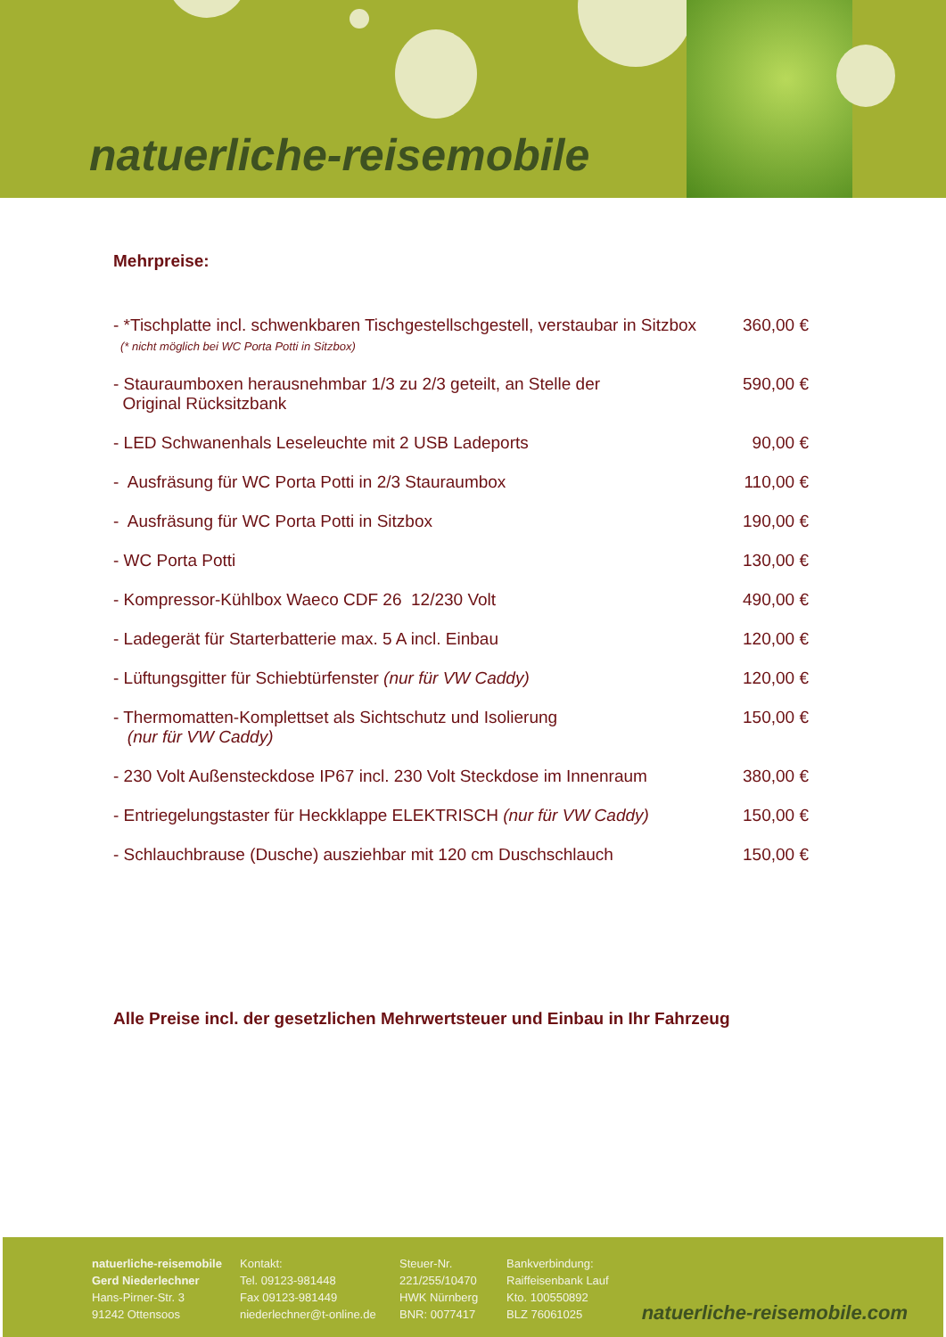natuerliche-reisemobile
Mehrpreise:
| - *Tischplatte incl. schwenkbaren Tischgestellschgestell, verstaubar in Sitzbox (* nicht möglich bei WC Porta Potti in Sitzbox) | 360,00 € |
| - Stauraumboxen herausnehmbar 1/3 zu 2/3 geteilt, an Stelle der Original Rücksitzbank | 590,00 € |
| - LED Schwanenhals Leseleuchte mit 2 USB Ladeports | 90,00 € |
| - Ausfräsung für WC Porta Potti in 2/3 Stauraumbox | 110,00 € |
| - Ausfräsung für WC Porta Potti in Sitzbox | 190,00 € |
| - WC Porta Potti | 130,00 € |
| - Kompressor-Kühlbox Waeco CDF 26 12/230 Volt | 490,00 € |
| - Ladegerät für Starterbatterie max. 5 A incl. Einbau | 120,00 € |
| - Lüftungsgitter für Schiebtürfenster (nur für VW Caddy) | 120,00 € |
| - Thermomatten-Komplettset als Sichtschutz und Isolierung (nur für VW Caddy) | 150,00 € |
| - 230 Volt Außensteckdose IP67 incl. 230 Volt Steckdose im Innenraum | 380,00 € |
| - Entriegelungstaster für Heckklappe ELEKTRISCH (nur für VW Caddy) | 150,00 € |
| - Schlauchbrause (Dusche) ausziehbar mit 120 cm Duschschlauch | 150,00 € |
Alle Preise incl. der gesetzlichen Mehrwertsteuer und Einbau in Ihr Fahrzeug
natuerliche-reisemobile
Gerd Niederlechner
Hans-Pirner-Str. 3
91242 Ottensoos
Kontakt:
Tel. 09123-981448
Fax 09123-981449
niederlechner@t-online.de
Steuer-Nr.
221/255/10470
HWK Nürnberg
BNR: 0077417
Bankverbindung:
Raiffeisenbank Lauf
Kto. 100550892
BLZ 76061025
natuerliche-reisemobile.com